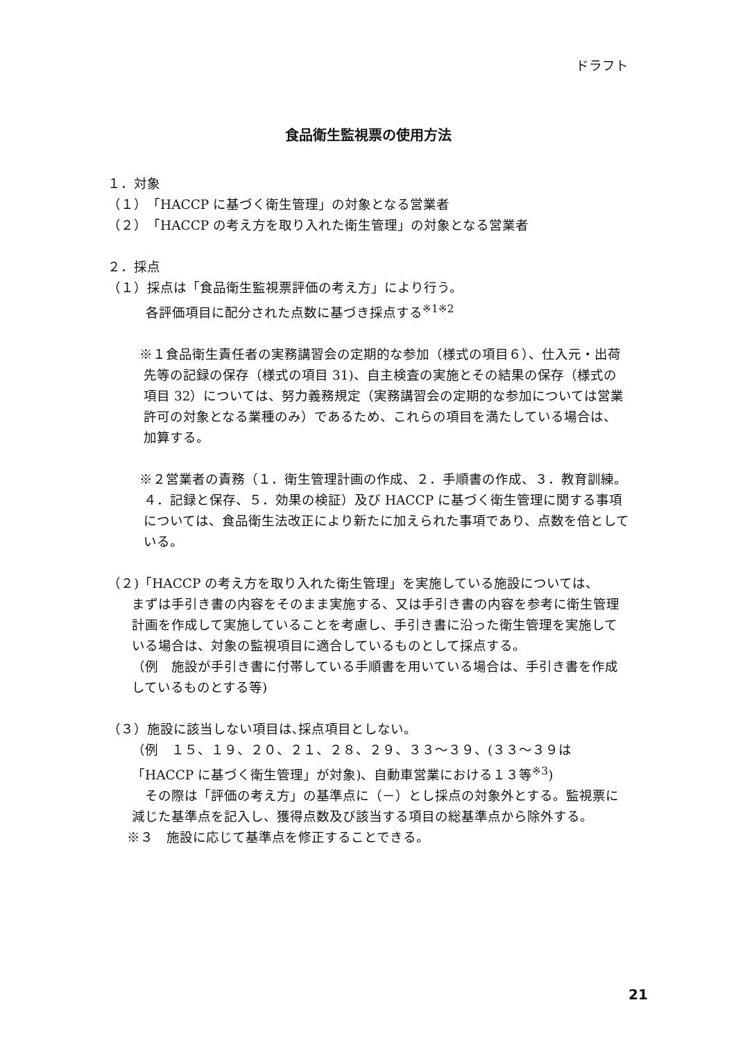ドラフト
食品衛生監視票の使用方法
１．対象
（１）「HACCP に基づく衛生管理」の対象となる営業者
（２）「HACCP の考え方を取り入れた衛生管理」の対象となる営業者
２．採点
（１）採点は「食品衛生監視票評価の考え方」により行う。
各評価項目に配分された点数に基づき採点する<sup>※1※2</sup>
※１食品衛生責任者の実務講習会の定期的な参加（様式の項目６）、仕入元・出荷先等の記録の保存（様式の項目 31)、自主検査の実施とその結果の保存（様式の項目 32）については、努力義務規定（実務講習会の定期的な参加については営業許可の対象となる業種のみ）であるため、これらの項目を満たしている場合は、加算する。
※２営業者の責務（１．衛生管理計画の作成、２．手順書の作成、３．教育訓練。４．記録と保存、５．効果の検証）及び HACCP に基づく衛生管理に関する事項については、食品衛生法改正により新たに加えられた事項であり、点数を倍としている。
（２)「HACCP の考え方を取り入れた衛生管理」を実施している施設については、
まずは手引き書の内容をそのまま実施する、又は手引き書の内容を参考に衛生管理計画を作成して実施していることを考慮し、手引き書に沿った衛生管理を実施している場合は、対象の監視項目に適合しているものとして採点する。
（例　施設が手引き書に付帯している手順書を用いている場合は、手引き書を作成しているものとする等)
（３）施設に該当しない項目は､採点項目としない。
（例　１５、１９、２０、２１、２８、２９、３３～３９、(３３～３９は「HACCP に基づく衛生管理」が対象)、自動車営業における１３等<sup>※3</sup>)
　その際は「評価の考え方」の基準点に（－）とし採点の対象外とする。監視票に減じた基準点を記入し、獲得点数及び該当する項目の総基準点から除外する。
※３　施設に応じて基準点を修正することできる。
21